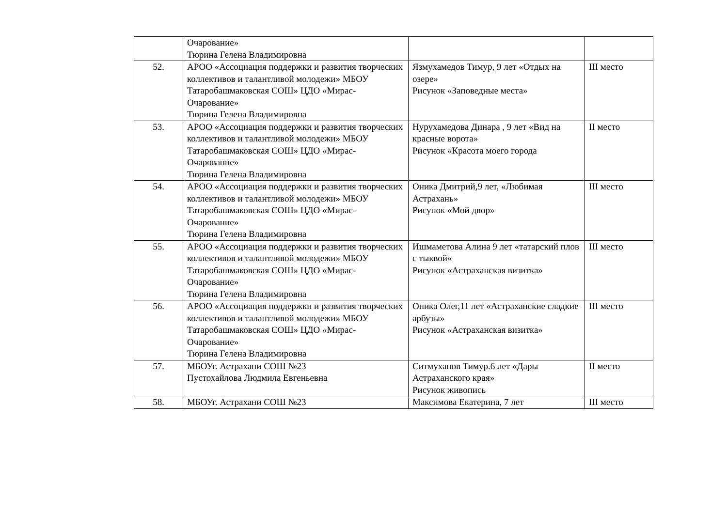| | Очарование» Тюрина Гелена Владимировна | | |
| 52. | АРОО «Ассоциация поддержки и развития творческих коллективов и талантливой молодежи» МБОУ Татаробашмаковская СОШ» ЦДО «Мирас-Очарование» Тюрина Гелена Владимировна | Язмухамедов Тимур, 9 лет «Отдых на озере» Рисунок «Заповедные места» | III место |
| 53. | АРОО «Ассоциация поддержки и развития творческих коллективов и талантливой молодежи» МБОУ Татаробашмаковская СОШ» ЦДО «Мирас-Очарование» Тюрина Гелена Владимировна | Нурухамедова Динара , 9 лет «Вид на красные ворота» Рисунок «Красота моего города | II место |
| 54. | АРОО «Ассоциация поддержки и развития творческих коллективов и талантливой молодежи» МБОУ Татаробашмаковская СОШ» ЦДО «Мирас-Очарование» Тюрина Гелена Владимировна | Оника Дмитрий,9 лет, «Любимая Астрахань» Рисунок «Мой двор» | III место |
| 55. | АРОО «Ассоциация поддержки и развития творческих коллективов и талантливой молодежи» МБОУ Татаробашмаковская СОШ» ЦДО «Мирас-Очарование» Тюрина Гелена Владимировна | Ишмаметова Алина 9 лет «татарский плов с тыквой» Рисунок «Астраханская визитка» | III место |
| 56. | АРОО «Ассоциация поддержки и развития творческих коллективов и талантливой молодежи» МБОУ Татаробашмаковская СОШ» ЦДО «Мирас-Очарование» Тюрина Гелена Владимировна | Оника Олег,11 лет «Астраханские сладкие арбузы» Рисунок «Астраханская визитка» | III место |
| 57. | МБОУг. Астрахани СОШ №23 Пустохайлова Людмила Евгеньевна | Ситмуханов Тимур.6 лет «Дары Астраханского края» Рисунок живопись | II место |
| 58. | МБОУг. Астрахани СОШ №23 | Максимова Екатерина, 7 лет | III место |